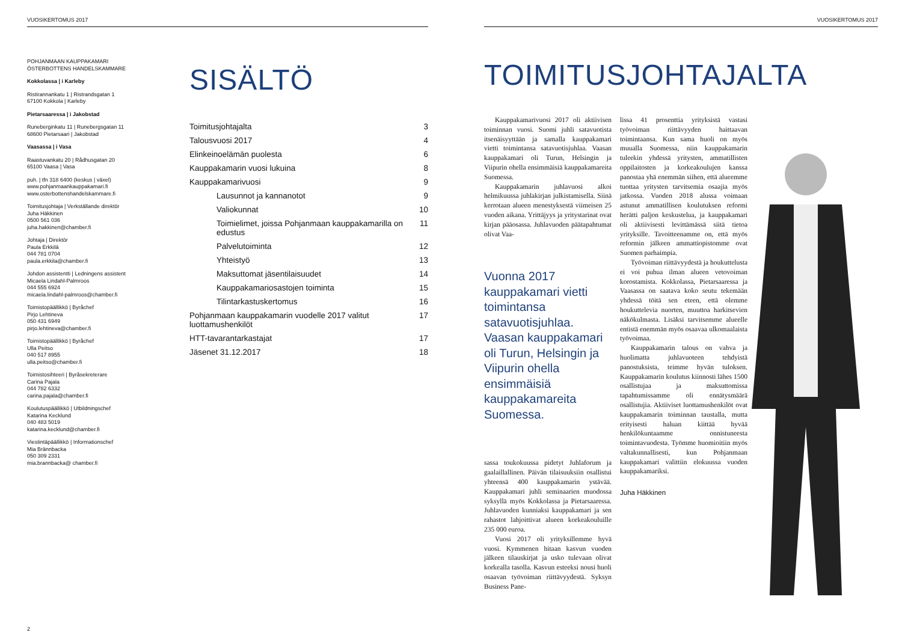VUOSIKERTOMUS 2017
POHJANMAAN KAUPPAKAMARI
ÖSTERBOTTENS HANDELSKAMMARE
Kokkolassa | i Karleby
Ristirannankatu 1 | Ristrandsgatan 1
67100 Kokkola | Karleby
Pietarsaaressa | i Jakobstad
Runeberginkatu 11 | Runebergsgatan 11
68600 Pietarsaari | Jakobstad
Vaasassa | i Vasa
Raastuvankatu 20 | Rådhusgatan 20
65100 Vaasa | Vasa
puh. | tfn 318 6400 (keskus | växel)
www.pohjanmaankauppakamari.fi
www.osterbottenshandelskammare.fi
Toimitusjohtaja | Verkställande direktör
Juha Häkkinen
0500 561 036
juha.hakkinen@chamber.fi
Johtaja | Direktör
Paula Erkkilä
044 781 0704
paula.erkkila@chamber.fi
Johdon assistentti | Ledningens assistent
Micaela Lindahl-Palmroos
044 555 6924
micaela.lindahl-palmroos@chamber.fi
Toimistopäällikkö | Byråchef
Pirjo Lehtineva
050 431 6949
pirjo.lehtineva@chamber.fi
Toimistopäällikkö | Byråchef
Ulla Peitso
040 517 8955
ulla.peitso@chamber.fi
Toimistosihteeri | Byråsekreterare
Carina Pajala
044 782 6332
carina.pajala@chamber.fi
Koulutuspäällikkö | Utbildningschef
Katarina Kecklund
040 483 5019
katarina.kecklund@chamber.fi
Viestintäpäällikkö | Informationschef
Mia Brännbacka
050 309 2331
mia.brannbacka@ chamber.fi
SISÄLTÖ
| Toimitusjohtajalta | 3 |
| Talousvuosi 2017 | 4 |
| Elinkeinoelämän puolesta | 6 |
| Kauppakamarin vuosi lukuina | 8 |
| Kauppakamarivuosi | 9 |
| Lausunnot ja kannanotot | 9 |
| Valiokunnat | 10 |
| Toimielimet, joissa Pohjanmaan kauppakamarilla on edustus | 11 |
| Palvelutoiminta | 12 |
| Yhteistyö | 13 |
| Maksuttomat jäsentilaisuudet | 14 |
| Kauppakamariosastojen toiminta | 15 |
| Tilintarkastuskertomus | 16 |
| Pohjanmaan kauppakamarin vuodelle 2017 valitut luottamushenkilöt | 17 |
| HTT-tavarantarkastajat | 17 |
| Jäsenet 31.12.2017 | 18 |
2
VUOSIKERTOMUS 2017
TOIMITUSJOHTAJALTA
Kauppakamarivuosi 2017 oli aktiivisen toiminnan vuosi. Suomi juhli satavuotista itsenäisyyttään ja samalla kauppakamari vietti toimintansa satavuotisjuhlaa. Vaasan kauppakamari oli Turun, Helsingin ja Viipurin ohella ensimmäisiä kauppakamareita Suomessa.
Kauppakamarin juhlavuosi alkoi helmikuussa juhlakirjan julkistamisella. Siinä kerrotaan alueen menestyksestä viimeisen 25 vuoden aikana. Yrittäjyys ja yritystarinat ovat kirjan pääosassa. Juhlavuoden päätapahtumat olivat Vaa-
Vuonna 2017 kauppakamari vietti toimintansa satavuotisjuhlaa. Vaasan kauppakamari oli Turun, Helsingin ja Viipurin ohella ensimmäisiä kauppakamareita Suomessa.
sassa toukokuussa pidetyt Juhlaforum ja gaalaillallinen. Päivän tilaisuuksiin osallistui yhteensä 400 kauppakamarin ystävää. Kauppakamari juhli seminaarien muodossa syksyllä myös Kokkolassa ja Pietarsaaressa. Juhlavuoden kunniaksi kauppakamari ja sen rahastot lahjoittivat alueen korkeakouluille 235 000 euroa.
Vuosi 2017 oli yrityksillemme hyvä vuosi. Kymmenen hitaan kasvun vuoden jälkeen tilauskirjat ja usko tulevaan olivat korkealla tasolla. Kasvun esteeksi nousi huoli osaavan työvoiman riittävyydestä. Syksyn Business Pane-
lissa 41 prosenttia yrityksistä vastasi työvoiman riittävyyden haittaavan toimintaansa. Kun sama huoli on myös muualla Suomessa, niin kauppakamarin tuleekin yhdessä yritysten, ammatillisten oppilaitosten ja korkeakoulujen kanssa panostaa yhä enemmän siihen, että alueemme tuottaa yritysten tarvitsemia osaajia myös jatkossa. Vuoden 2018 alussa voimaan astunut ammatillisen koulutuksen reformi herätti paljon keskustelua, ja kauppakamari oli aktiivisesti levittämässä siitä tietoa yrityksille. Tavoitteenamme on, että myös reformin jälkeen ammattiopistomme ovat Suomen parhaimpia.
Työvoiman riittävyydestä ja houkuttelusta ei voi puhua ilman alueen vetovoiman korostamista. Kokkolassa, Pietarsaaressa ja Vaasassa on saatava koko seutu tekemään yhdessä töitä sen eteen, että olemme houkuttelevia nuorten, muuttoa harkitsevien näkökulmasta. Lisäksi tarvitsemme alueelle entistä enemmän myös osaavaa ulkomaalaista työvoimaa.
Kauppakamarin talous on vahva ja huolimatta juhlavuoteen tehdyistä panostuksista, teimme hyvän tuloksen. Kauppakamarin koulutus kiinnosti lähes 1500 osallistujaa ja maksuttomissa tapahtumissamme oli ennätysmäärä osallistujia. Aktiiviset luottamushenkilöt ovat kauppakamarin toiminnan taustalla, mutta erityisesti haluan kiittää hyvää henkilökuntaamme onnistuneesta toimintavuodesta. Työmme huomioitiin myös valtakunnallisesti, kun Pohjanmaan kauppakamari valittiin elokuussa vuoden kauppakamariksi.
Juha Häkkinen